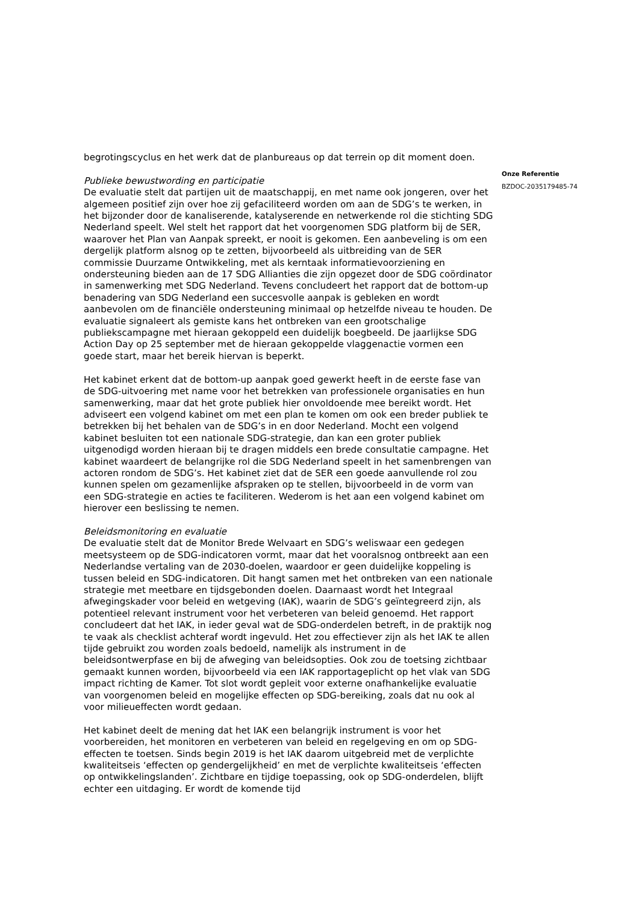begrotingscyclus en het werk dat de planbureaus op dat terrein op dit moment doen.
Publieke bewustwording en participatie
De evaluatie stelt dat partijen uit de maatschappij, en met name ook jongeren, over het algemeen positief zijn over hoe zij gefaciliteerd worden om aan de SDG’s te werken, in het bijzonder door de kanaliserende, katalyserende en netwerkende rol die stichting SDG Nederland speelt. Wel stelt het rapport dat het voorgenomen SDG platform bij de SER, waarover het Plan van Aanpak spreekt, er nooit is gekomen. Een aanbeveling is om een dergelijk platform alsnog op te zetten, bijvoorbeeld als uitbreiding van de SER commissie Duurzame Ontwikkeling, met als kerntaak informatievoorziening en ondersteuning bieden aan de 17 SDG Allianties die zijn opgezet door de SDG coördinator in samenwerking met SDG Nederland. Tevens concludeert het rapport dat de bottom-up benadering van SDG Nederland een succesvolle aanpak is gebleken en wordt aanbevolen om de financiële ondersteuning minimaal op hetzelfde niveau te houden. De evaluatie signaleert als gemiste kans het ontbreken van een grootschalige publiekscampagne met hieraan gekoppeld een duidelijk boegbeeld. De jaarlijkse SDG Action Day op 25 september met de hieraan gekoppelde vlaggenactie vormen een goede start, maar het bereik hiervan is beperkt.
Het kabinet erkent dat de bottom-up aanpak goed gewerkt heeft in de eerste fase van de SDG-uitvoering met name voor het betrekken van professionele organisaties en hun samenwerking, maar dat het grote publiek hier onvoldoende mee bereikt wordt. Het adviseert een volgend kabinet om met een plan te komen om ook een breder publiek te betrekken bij het behalen van de SDG’s in en door Nederland. Mocht een volgend kabinet besluiten tot een nationale SDG-strategie, dan kan een groter publiek uitgenodigd worden hieraan bij te dragen middels een brede consultatie campagne. Het kabinet waardeert de belangrijke rol die SDG Nederland speelt in het samenbrengen van actoren rondom de SDG’s. Het kabinet ziet dat de SER een goede aanvullende rol zou kunnen spelen om gezamenlijke afspraken op te stellen, bijvoorbeeld in de vorm van een SDG-strategie en acties te faciliteren. Wederom is het aan een volgend kabinet om hierover een beslissing te nemen.
Beleidsmonitoring en evaluatie
De evaluatie stelt dat de Monitor Brede Welvaart en SDG’s weliswaar een gedegen meetsysteem op de SDG-indicatoren vormt, maar dat het vooralsnog ontbreekt aan een Nederlandse vertaling van de 2030-doelen, waardoor er geen duidelijke koppeling is tussen beleid en SDG-indicatoren. Dit hangt samen met het ontbreken van een nationale strategie met meetbare en tijdsgebonden doelen. Daarnaast wordt het Integraal afwegingskader voor beleid en wetgeving (IAK), waarin de SDG’s geïntegreerd zijn, als potentieel relevant instrument voor het verbeteren van beleid genoemd. Het rapport concludeert dat het IAK, in ieder geval wat de SDG-onderdelen betreft, in de praktijk nog te vaak als checklist achteraf wordt ingevuld. Het zou effectiever zijn als het IAK te allen tijde gebruikt zou worden zoals bedoeld, namelijk als instrument in de beleidsontwerpfase en bij de afweging van beleidsopties. Ook zou de toetsing zichtbaar gemaakt kunnen worden, bijvoorbeeld via een IAK rapportageplicht op het vlak van SDG impact richting de Kamer. Tot slot wordt gepleit voor externe onafhankelijke evaluatie van voorgenomen beleid en mogelijke effecten op SDG-bereiking, zoals dat nu ook al voor milieueffecten wordt gedaan.
Het kabinet deelt de mening dat het IAK een belangrijk instrument is voor het voorbereiden, het monitoren en verbeteren van beleid en regelgeving en om op SDG-effecten te toetsen. Sinds begin 2019 is het IAK daarom uitgebreid met de verplichte kwaliteitseis ‘effecten op gendergelijkheid’ en met de verplichte kwaliteitseis ‘effecten op ontwikkelingslanden’. Zichtbare en tijdige toepassing, ook op SDG-onderdelen, blijft echter een uitdaging. Er wordt de komende tijd
Onze Referentie
BZDOC-2035179485-74